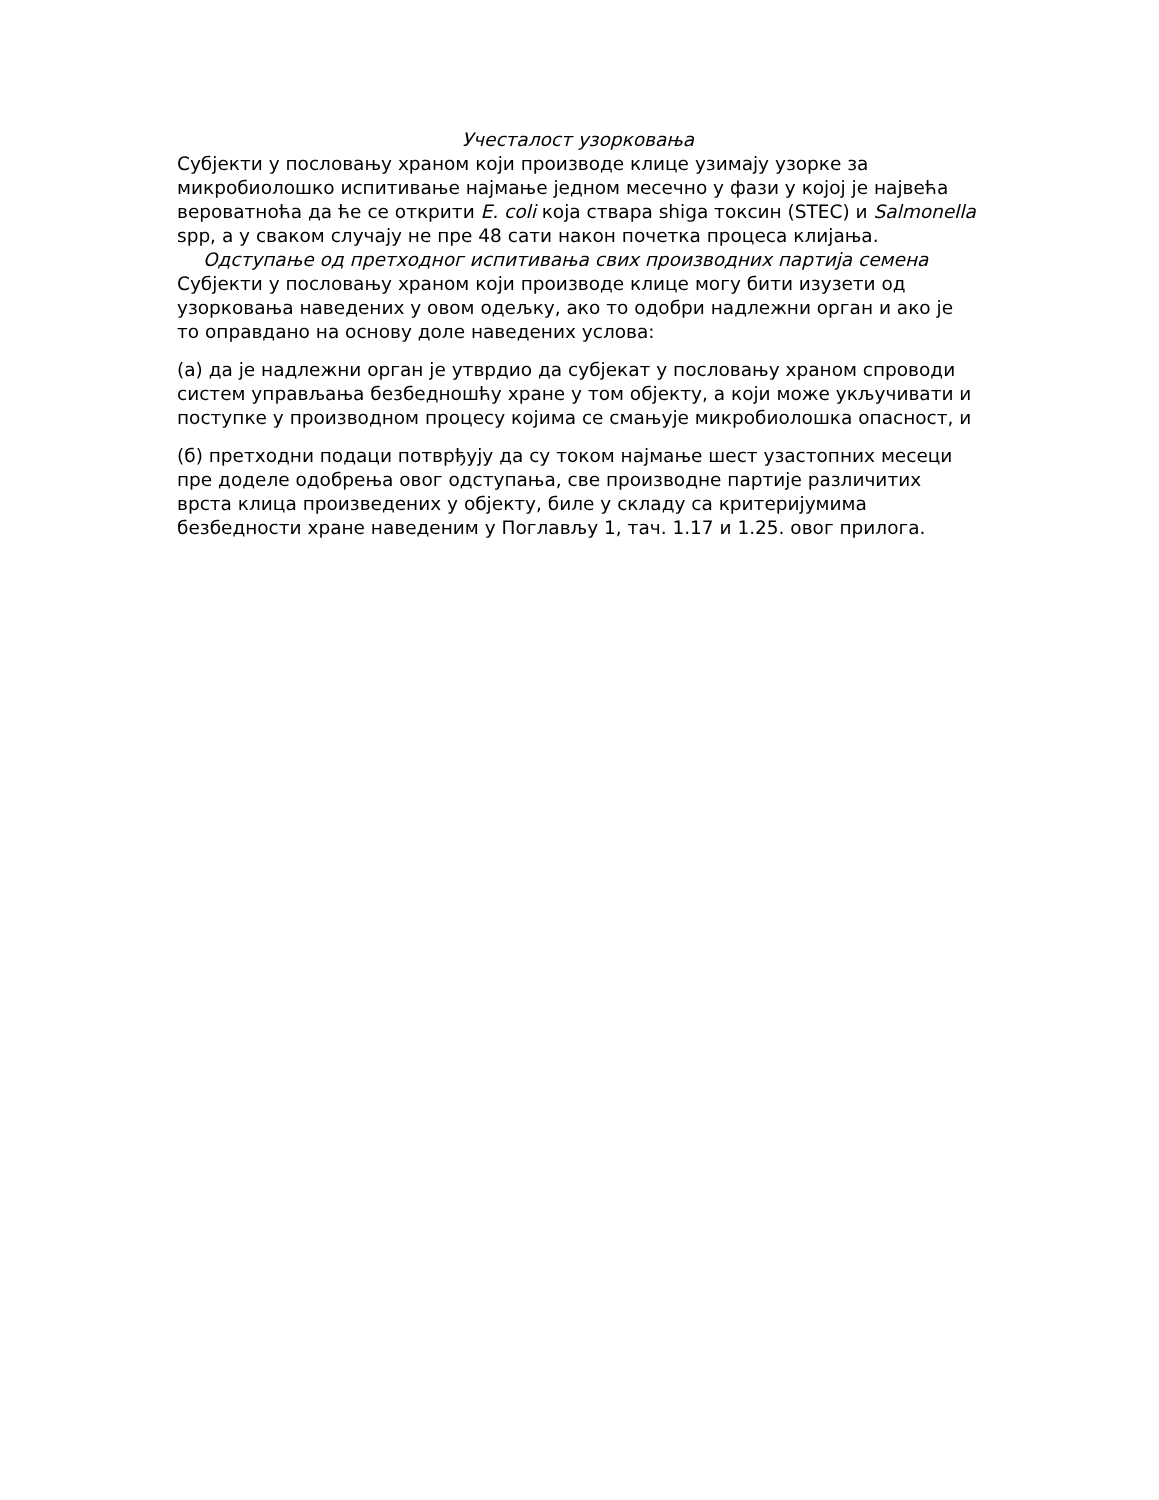Учесталост узорковања
Субјекти у пословању храном који производе клице узимају узорке за микробиолошко испитивање најмање једном месечно у фази у којој је највећа вероватноћа да ће се открити E. coli која ствара shiga токсин (STEC) и Salmonella spp, а у сваком случају не пре 48 сати након почетка процеса клијања.
Одступање од претходног испитивања свих производних партија семена
Субјекти у пословању храном који производе клице могу бити изузети од узорковања наведених у овом одељку, ако то одобри надлежни орган и ако је то оправдано на основу доле наведених услова:
(а) да је надлежни орган је утврдио да субјекат у пословању храном спроводи систем управљања безбедношћу хране у том објекту, а који може укључивати и поступке у производном процесу којима се смањује микробиолошка опасност, и
(б) претходни подаци потврђују да су током најмање шест узастопних месеци пре доделе одобрења овог одступања, све производне партије различитих врста клица произведених у објекту, биле у складу са критеријумима безбедности хране наведеним у Поглављу 1, тач. 1.17 и 1.25. овог прилога.